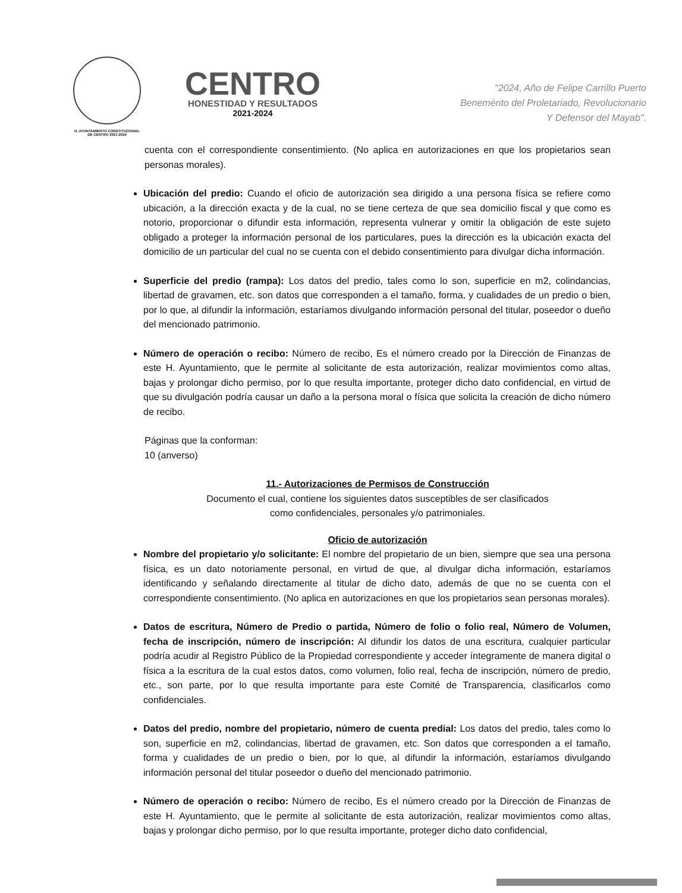H. AYUNTAMIENTO CONSTITUCIONAL
DE CENTRO 2021-2024
CENTRO
HONESTIDAD Y RESULTADOS
2021-2024
"2024, Año de Felipe Carrillo Puerto
Benemérito del Proletariado, Revolucionario
Y Defensor del Mayab".
cuenta con el correspondiente consentimiento. (No aplica en autorizaciones en que los propietarios sean personas morales).
Ubicación del predio: Cuando el oficio de autorización sea dirigido a una persona física se refiere como ubicación, a la dirección exacta y de la cual, no se tiene certeza de que sea domicilio fiscal y que como es notorio, proporcionar o difundir esta información, representa vulnerar y omitir la obligación de este sujeto obligado a proteger la información personal de los particulares, pues la dirección es la ubicación exacta del domicilio de un particular del cual no se cuenta con el debido consentimiento para divulgar dicha información.
Superficie del predio (rampa): Los datos del predio, tales como lo son, superficie en m2, colindancias, libertad de gravamen, etc. son datos que corresponden a el tamaño, forma, y cualidades de un predio o bien, por lo que, al difundir la información, estaríamos divulgando información personal del titular, poseedor o dueño del mencionado patrimonio.
Número de operación o recibo: Número de recibo, Es el número creado por la Dirección de Finanzas de este H. Ayuntamiento, que le permite al solicitante de esta autorización, realizar movimientos como altas, bajas y prolongar dicho permiso, por lo que resulta importante, proteger dicho dato confidencial, en virtud de que su divulgación podría causar un daño a la persona moral o física que solicita la creación de dicho número de recibo.
Páginas que la conforman:
10 (anverso)
11.- Autorizaciones de Permisos de Construcción
Documento el cual, contiene los siguientes datos susceptibles de ser clasificados
como confidenciales, personales y/o patrimoniales.
Oficio de autorización
Nombre del propietario y/o solicitante: El nombre del propietario de un bien, siempre que sea una persona física, es un dato notoriamente personal, en virtud de que, al divulgar dicha información, estaríamos identificando y señalando directamente al titular de dicho dato, además de que no se cuenta con el correspondiente consentimiento. (No aplica en autorizaciones en que los propietarios sean personas morales).
Datos de escritura, Número de Predio o partida, Número de folio o folio real, Número de Volumen, fecha de inscripción, número de inscripción: Al difundir los datos de una escritura, cualquier particular podría acudir al Registro Público de la Propiedad correspondiente y acceder íntegramente de manera digital o física a la escritura de la cual estos datos, como volumen, folio real, fecha de inscripción, número de predio, etc., son parte, por lo que resulta importante para este Comité de Transparencia, clasificarlos como confidenciales.
Datos del predio, nombre del propietario, número de cuenta predial: Los datos del predio, tales como lo son, superficie en m2, colindancias, libertad de gravamen, etc. Son datos que corresponden a el tamaño, forma y cualidades de un predio o bien, por lo que, al difundir la información, estaríamos divulgando información personal del titular poseedor o dueño del mencionado patrimonio.
Número de operación o recibo: Número de recibo, Es el número creado por la Dirección de Finanzas de este H. Ayuntamiento, que le permite al solicitante de esta autorización, realizar movimientos como altas, bajas y prolongar dicho permiso, por lo que resulta importante, proteger dicho dato confidencial,